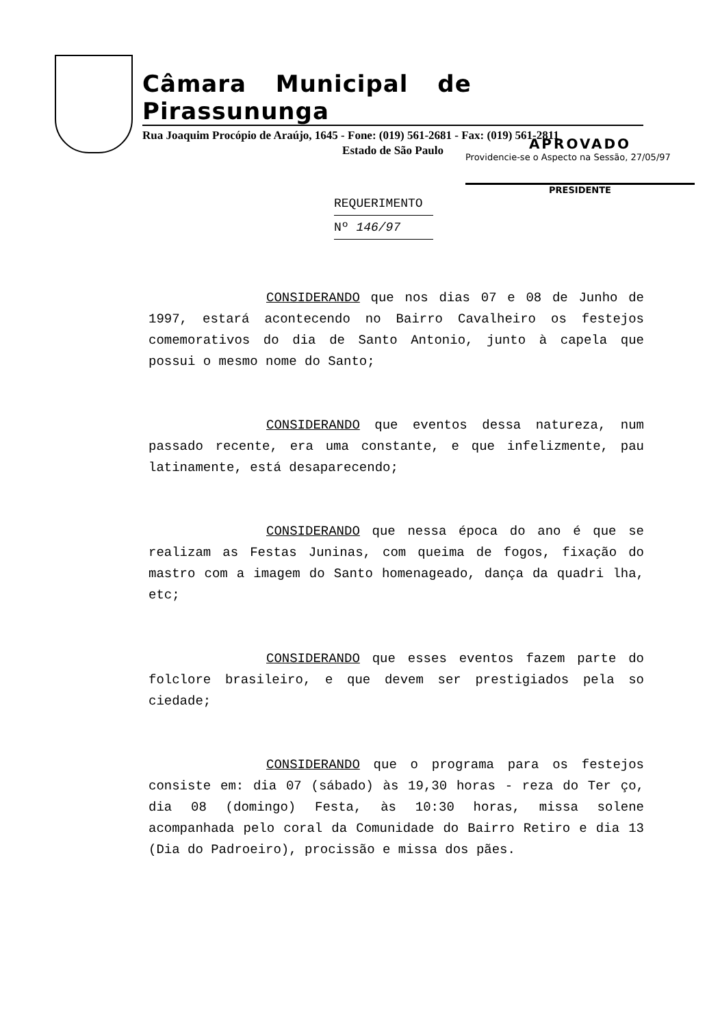Câmara Municipal de Pirassununga
Rua Joaquim Procópio de Araújo, 1645 - Fone: (019) 561-2681 - Fax: (019) 561-2811
Estado de São Paulo
APROVADO
Providencie-se o Aspecto na Sessão, 27/05/97
PRESIDENTE
REQUERIMENTO
Nº 146/97
CONSIDERANDO que nos dias 07 e 08 de Junho de 1997, estará acontecendo no Bairro Cavalheiro os festejos comemorativos do dia de Santo Antonio, junto à capela que possui o mesmo nome do Santo;
CONSIDERANDO que eventos dessa natureza, num passado recente, era uma constante, e que infelizmente, pau latinamente, está desaparecendo;
CONSIDERANDO que nessa época do ano é que se realizam as Festas Juninas, com queima de fogos, fixação do mastro com a imagem do Santo homenageado, dança da quadri lha, etc;
CONSIDERANDO que esses eventos fazem parte do folclore brasileiro, e que devem ser prestigiados pela so ciedade;
CONSIDERANDO que o programa para os festejos consiste em: dia 07 (sábado) às 19,30 horas - reza do Ter ço, dia 08 (domingo) Festa, às 10:30 horas, missa solene acompanhada pelo coral da Comunidade do Bairro Retiro e dia 13 (Dia do Padroeiro), procissão e missa dos pães.